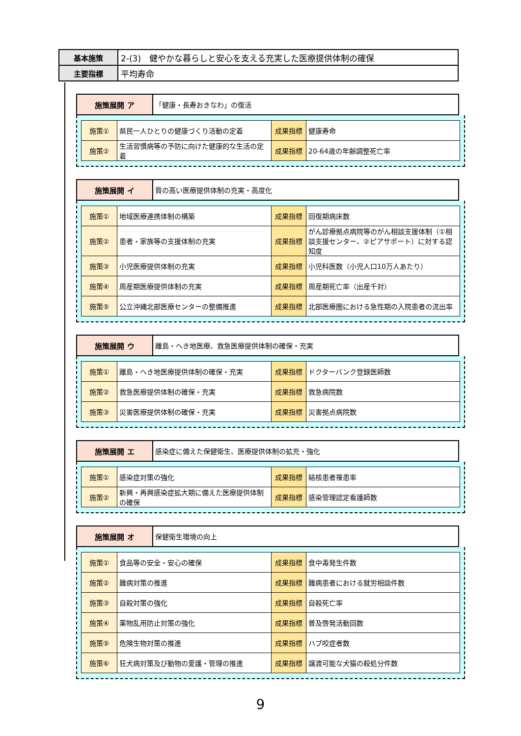| 基本施策 | 2-(3) 健やかな暮らしと安心を支える充実した医療提供体制の確保 |
| 主要指標 | 平均寿命 |
| 施策展開 ア | 「健康・長寿おきなわ」の復活 |
| 施策① | 県民一人ひとりの健康づくり活動の定着 | 成果指標 | 健康寿命 |
| 施策② | 生活習慣病等の予防に向けた健康的な生活の定着 | 成果指標 | 20-64歳の年齢調整死亡率 |
| 施策展開 イ | 質の高い医療提供体制の充実・高度化 |
| 施策① | 地域医療連携体制の構築 | 成果指標 | 回復期病床数 |
| 施策② | 患者・家族等の支援体制の充実 | 成果指標 | がん診療拠点病院等のがん相談支援体制（①相談支援センター、②ピアサポート）に対する認知度 |
| 施策③ | 小児医療提供体制の充実 | 成果指標 | 小児科医数（小児人口10万人あたり） |
| 施策④ | 周産期医療提供体制の充実 | 成果指標 | 周産期死亡率（出産千対） |
| 施策⑤ | 公立沖縄北部医療センターの整備推進 | 成果指標 | 北部医療圏における急性期の入院患者の流出率 |
| 施策展開 ウ | 離島・へき地医療、救急医療提供体制の確保・充実 |
| 施策① | 離島・へき地医療提供体制の確保・充実 | 成果指標 | ドクターバンク登録医師数 |
| 施策② | 救急医療提供体制の確保・充実 | 成果指標 | 救急病院数 |
| 施策③ | 災害医療提供体制の確保・充実 | 成果指標 | 災害拠点病院数 |
| 施策展開 エ | 感染症に備えた保健衛生、医療提供体制の拡充・強化 |
| 施策① | 感染症対策の強化 | 成果指標 | 結核患者罹患率 |
| 施策② | 新興・再興感染症拡大期に備えた医療提供体制の確保 | 成果指標 | 感染管理認定看護師数 |
| 施策展開 オ | 保健衛生環境の向上 |
| 施策① | 食品等の安全・安心の確保 | 成果指標 | 食中毒発生件数 |
| 施策② | 難病対策の推進 | 成果指標 | 難病患者における就労相談件数 |
| 施策③ | 自殺対策の強化 | 成果指標 | 自殺死亡率 |
| 施策④ | 薬物乱用防止対策の強化 | 成果指標 | 普及啓発活動回数 |
| 施策⑤ | 危険生物対策の推進 | 成果指標 | ハブ咬症者数 |
| 施策⑥ | 狂犬病対策及び動物の愛護・管理の推進 | 成果指標 | 譲渡可能な犬猫の殺処分件数 |
9